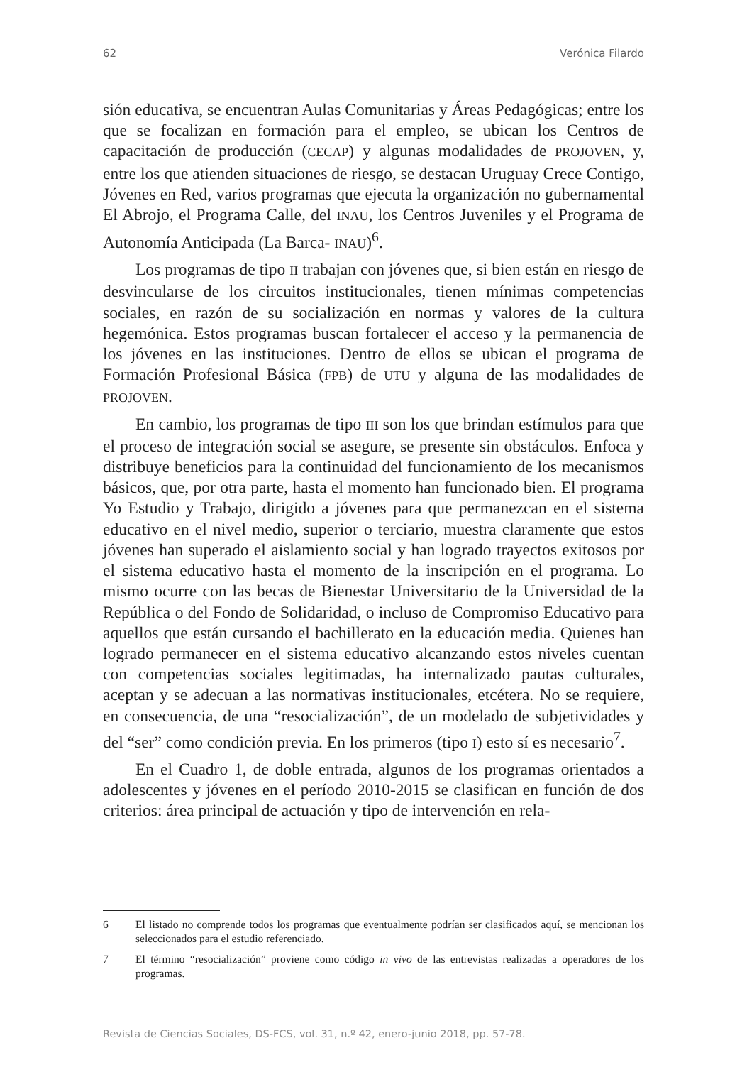62 Verónica Filardo
sión educativa, se encuentran Aulas Comunitarias y Áreas Pedagógicas; entre los que se focalizan en formación para el empleo, se ubican los Centros de capacitación de producción (CECAP) y algunas modalidades de PROJOVEN, y, entre los que atienden situaciones de riesgo, se destacan Uruguay Crece Contigo, Jóvenes en Red, varios programas que ejecuta la organización no gubernamental El Abrojo, el Programa Calle, del INAU, los Centros Juveniles y el Programa de Autonomía Anticipada (La Barca- INAU)<sup>6</sup>.
Los programas de tipo II trabajan con jóvenes que, si bien están en riesgo de desvincularse de los circuitos institucionales, tienen mínimas competencias sociales, en razón de su socialización en normas y valores de la cultura hegemónica. Estos programas buscan fortalecer el acceso y la permanencia de los jóvenes en las instituciones. Dentro de ellos se ubican el programa de Formación Profesional Básica (FPB) de UTU y alguna de las modalidades de PROJOVEN.
En cambio, los programas de tipo III son los que brindan estímulos para que el proceso de integración social se asegure, se presente sin obstáculos. Enfoca y distribuye beneficios para la continuidad del funcionamiento de los mecanismos básicos, que, por otra parte, hasta el momento han funcionado bien. El programa Yo Estudio y Trabajo, dirigido a jóvenes para que permanezcan en el sistema educativo en el nivel medio, superior o terciario, muestra claramente que estos jóvenes han superado el aislamiento social y han logrado trayectos exitosos por el sistema educativo hasta el momento de la inscripción en el programa. Lo mismo ocurre con las becas de Bienestar Universitario de la Universidad de la República o del Fondo de Solidaridad, o incluso de Compromiso Educativo para aquellos que están cursando el bachillerato en la educación media. Quienes han logrado permanecer en el sistema educativo alcanzando estos niveles cuentan con competencias sociales legitimadas, ha internalizado pautas culturales, aceptan y se adecuan a las normativas institucionales, etcétera. No se requiere, en consecuencia, de una “resocialización”, de un modelado de subjetividades y del “ser” como condición previa. En los primeros (tipo I) esto sí es necesario<sup>7</sup>.
En el Cuadro 1, de doble entrada, algunos de los programas orientados a adolescentes y jóvenes en el período 2010-2015 se clasifican en función de dos criterios: área principal de actuación y tipo de intervención en rela-
6 El listado no comprende todos los programas que eventualmente podrían ser clasificados aquí, se mencionan los seleccionados para el estudio referenciado.
7 El término “resocialización” proviene como código in vivo de las entrevistas realizadas a operadores de los programas.
Revista de Ciencias Sociales, DS-FCS, vol. 31, n.º 42, enero-junio 2018, pp. 57-78.